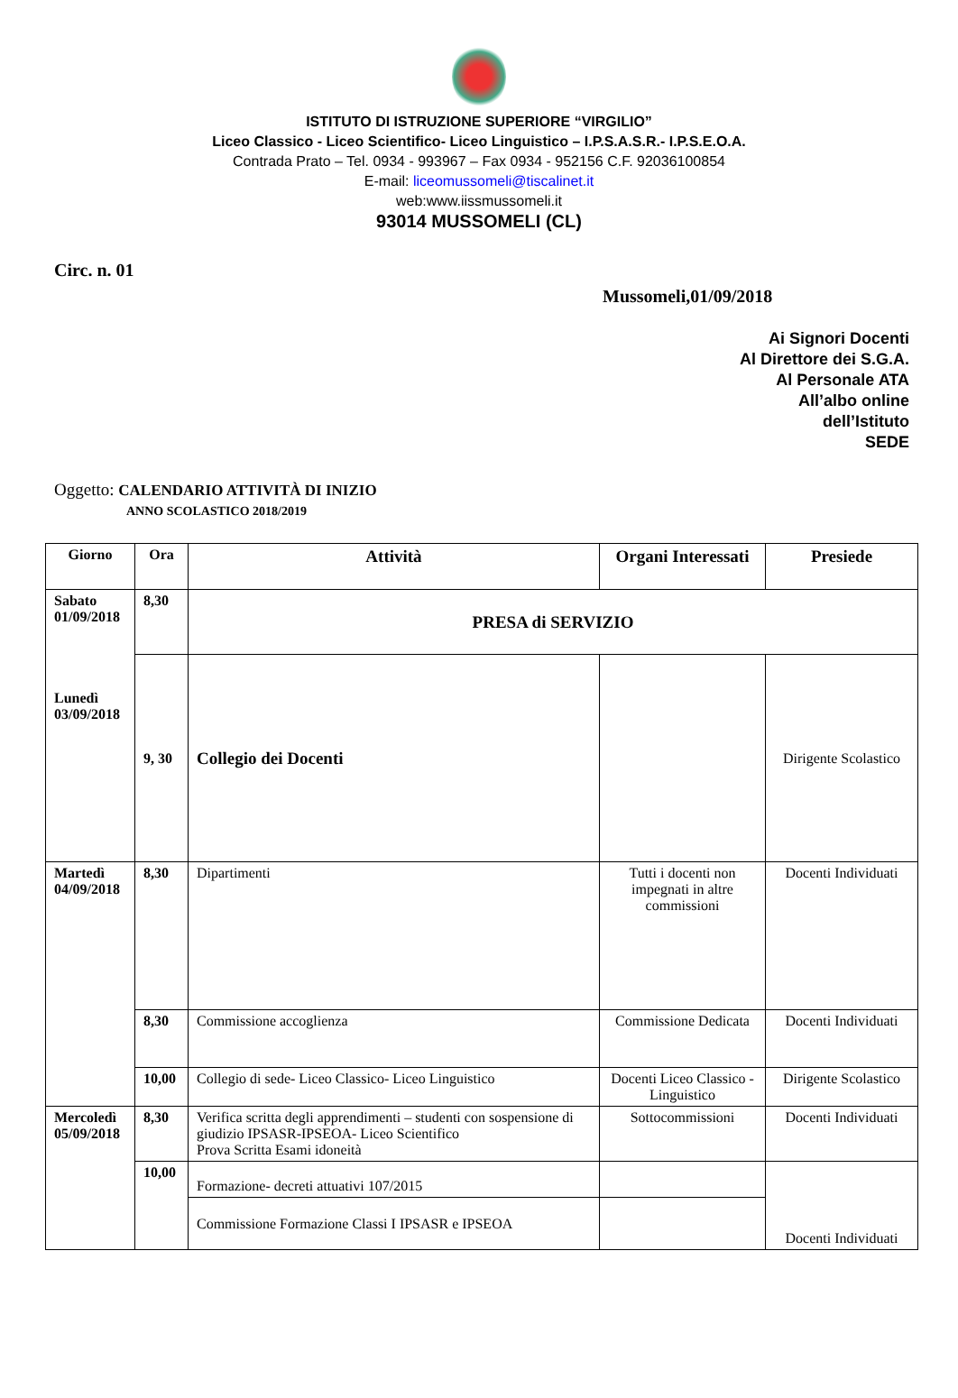ISTITUTO DI ISTRUZIONE SUPERIORE “VIRGILIO”
Liceo Classico - Liceo Scientifico- Liceo Linguistico – I.P.S.A.S.R.- I.P.S.E.O.A.
Contrada Prato – Tel. 0934 - 993967 – Fax 0934 - 952156 C.F. 92036100854
E-mail: liceomussomeli@tiscalinet.it
web:www.iissmussomeli.it
93014 MUSSOMELI (CL)
Circ. n. 01
Mussomeli,01/09/2018
Ai Signori Docenti
Al Direttore dei S.G.A.
Al Personale ATA
All’albo online
dell’Istituto
SEDE
Oggetto: CALENDARIO ATTIVITÀ DI INIZIO
ANNO SCOLASTICO 2018/2019
| Giorno | Ora | Attività | Organi Interessati | Presiede |
| --- | --- | --- | --- | --- |
| Sabato 01/09/2018 Lunedì 03/09/2018 | 8,30 | PRESA di SERVIZIO | | |
| | 9, 30 | Collegio dei Docenti | | Dirigente Scolastico |
| Martedì 04/09/2018 | 8,30 | Dipartimenti | Tutti i docenti non impegnati in altre commissioni | Docenti Individuati |
| | 8,30 | Commissione accoglienza | Commissione Dedicata | Docenti Individuati |
| | 10,00 | Collegio di sede- Liceo Classico- Liceo Linguistico | Docenti Liceo Classico -Linguistico | Dirigente Scolastico |
| Mercoledì 05/09/2018 | 8,30 | Verifica scritta degli apprendimenti – studenti con sospensione di giudizio IPSASR-IPSEOA- Liceo Scientifico Prova Scritta Esami idoneità | Sottocommissioni | Docenti Individuati |
| | 10,00 | Formazione- decreti attuativi 107/2015 | | Docenti Individuati |
| | | Commissione Formazione Classi I IPSASR e IPSEOA | | |